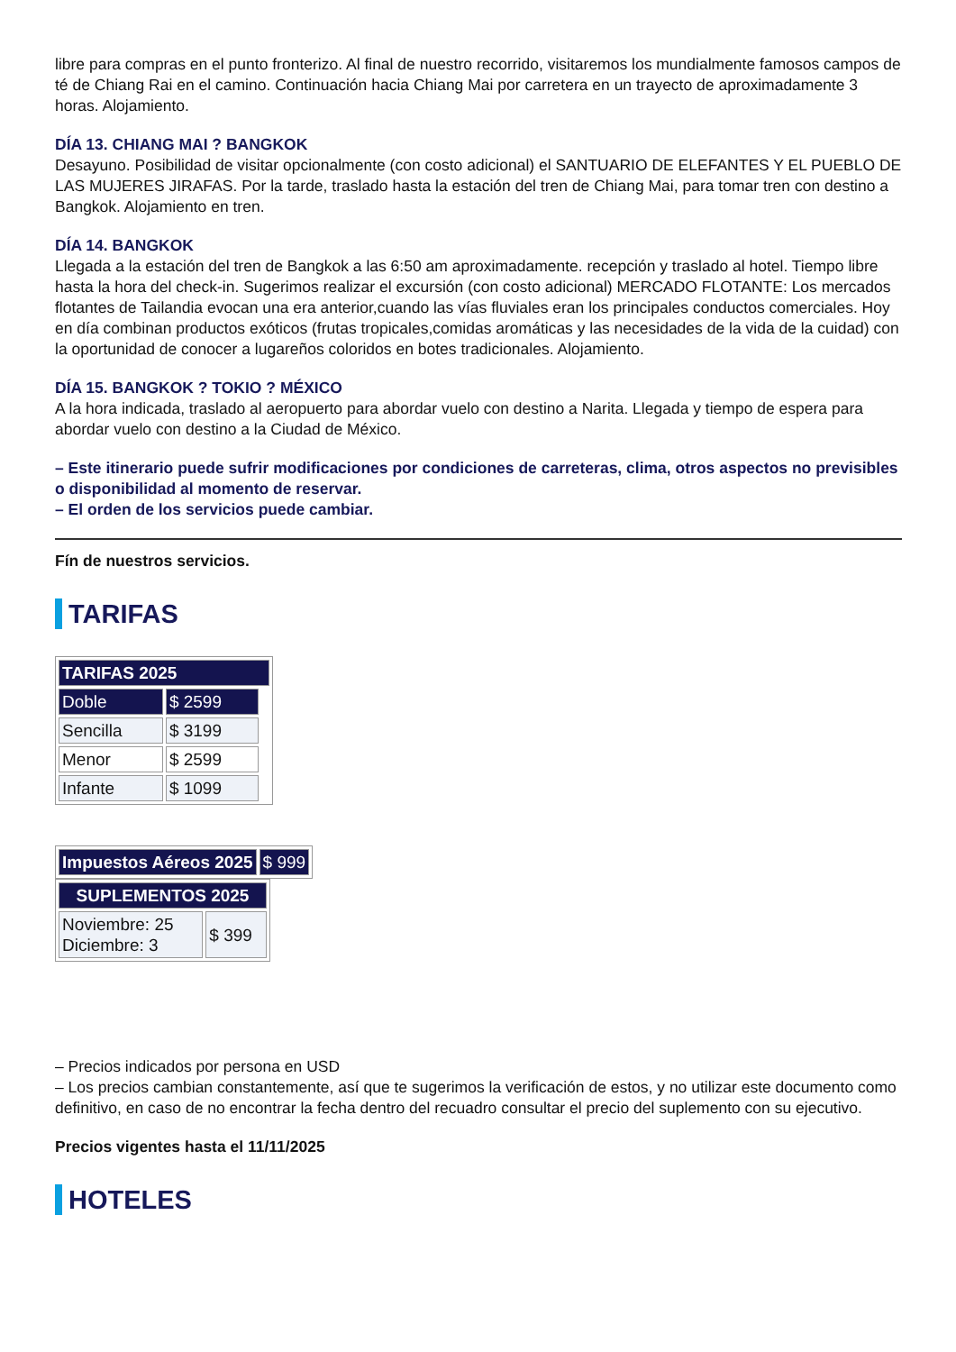libre para compras en el punto fronterizo. Al final de nuestro recorrido, visitaremos los mundialmente famosos campos de té de Chiang Rai en el camino. Continuación hacia Chiang Mai por carretera en un trayecto de aproximadamente 3 horas. Alojamiento.
DÍA 13. CHIANG MAI ? BANGKOK
Desayuno. Posibilidad de visitar opcionalmente (con costo adicional) el SANTUARIO DE ELEFANTES Y EL PUEBLO DE LAS MUJERES JIRAFAS. Por la tarde, traslado hasta la estación del tren de Chiang Mai, para tomar tren con destino a Bangkok. Alojamiento en tren.
DÍA 14. BANGKOK
Llegada a la estación del tren de Bangkok a las 6:50 am aproximadamente. recepción y traslado al hotel. Tiempo libre hasta la hora del check-in. Sugerimos realizar el excursión (con costo adicional) MERCADO FLOTANTE: Los mercados flotantes de Tailandia evocan una era anterior,cuando las vías fluviales eran los principales conductos comerciales. Hoy en día combinan productos exóticos (frutas tropicales,comidas aromáticas y las necesidades de la vida de la cuidad) con la oportunidad de conocer a lugareños coloridos en botes tradicionales. Alojamiento.
DÍA 15. BANGKOK ? TOKIO ? MÉXICO
A la hora indicada, traslado al aeropuerto para abordar vuelo con destino a Narita. Llegada y tiempo de espera para abordar vuelo con destino a la Ciudad de México.
– Este itinerario puede sufrir modificaciones por condiciones de carreteras, clima, otros aspectos no previsibles o disponibilidad al momento de reservar.
– El orden de los servicios puede cambiar.
Fín de nuestros servicios.
TARIFAS
| TARIFAS 2025 | | |
| --- | --- | --- |
| Doble | $ 2599 | |
| Sencilla | $ 3199 | |
| Menor | $ 2599 | |
| Infante | $ 1099 | |
| Impuestos Aéreos 2025 | $ 999 |
| SUPLEMENTOS 2025 | |
| --- | --- |
| Noviembre: 25 Diciembre: 3 | $ 399 |
– Precios indicados por persona en USD
– Los precios cambian constantemente, así que te sugerimos la verificación de estos, y no utilizar este documento como definitivo, en caso de no encontrar la fecha dentro del recuadro consultar el precio del suplemento con su ejecutivo.
Precios vigentes hasta el 11/11/2025
HOTELES